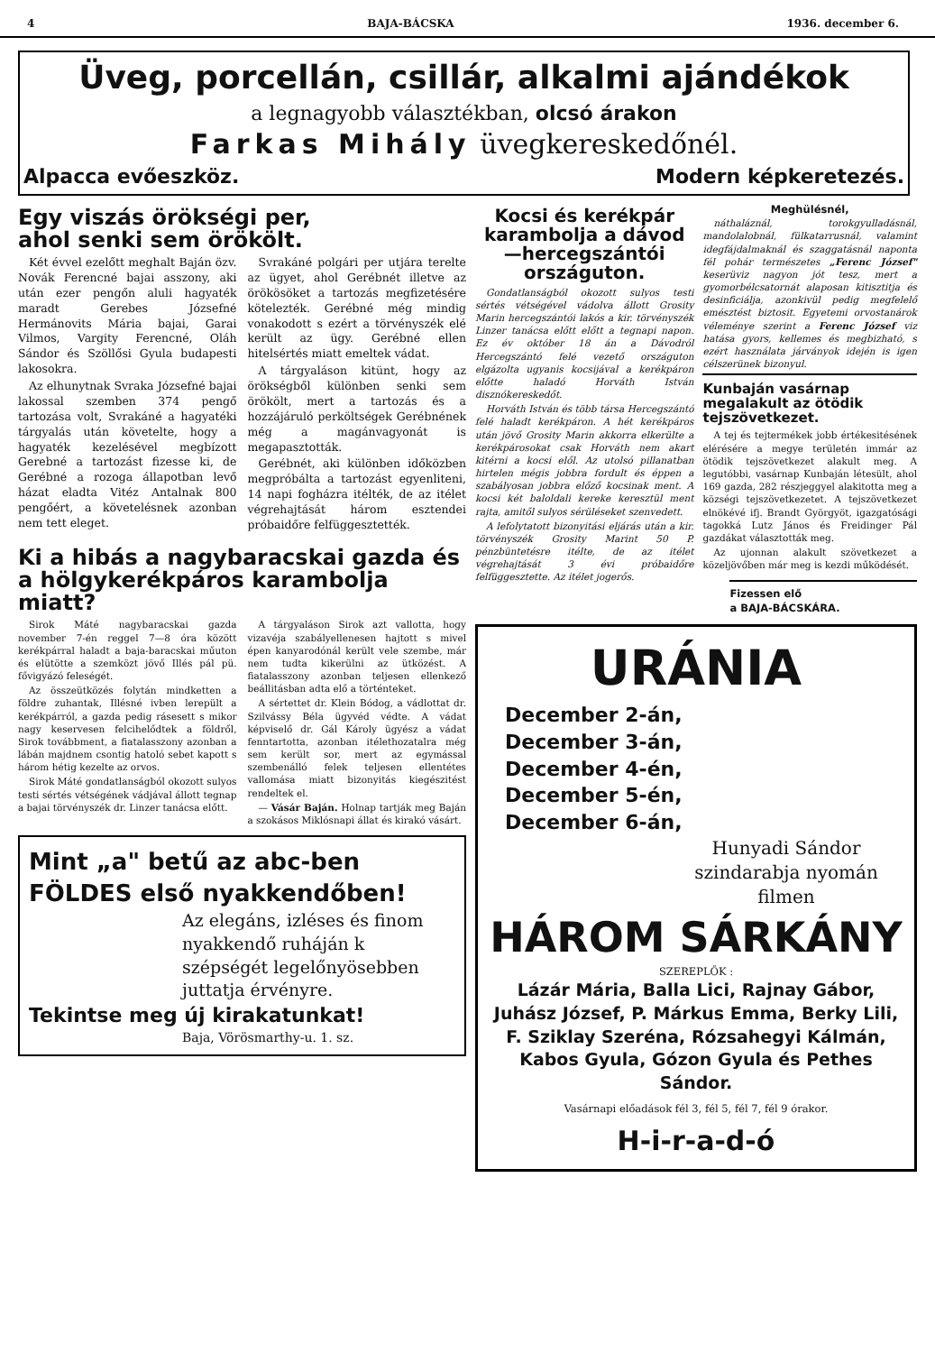4 BAJA-BÁCSKA 1936. december 6.
Üveg, porcellán, csillár, alkalmi ajándékok
a legnagyobb választékban, olcsó árakon
Farkas Mihály üvegkereskedőnél.
Alpacca evőeszköz. Modern képkeretezés.
Egy viszás örökségi per,
ahol senki sem örökölt.
Két évvel ezelőtt meghalt Baján özv. Novák Ferencné bajai asszony, aki után ezer pengőn aluli hagyaték maradt Gerebes Józsefné Hermánovits Mária bajai, Garai Vilmos, Vargity Ferencné, Oláh Sándor és Szöllősi Gyula budapesti lakosokra.
Az elhunytnak Svraka Józsefné bajai lakossal szemben 374 pengő tartozása volt, Svrakáné a hagyatéki tárgyalás után követelte, hogy a hagyaték kezelésével megbízott Gerebné a tartozást fizesse ki, de Gerébné a rozoga állapotban levő házat eladta Vitéz Antalnak 800 pengőért, a követelésnek azonban nem tett eleget.
Svrakáné polgári per utjára terelte az ügyet, ahol Gerébnét illetve az örökösöket a tartozás megfizetésére kötelezték. Gerébné még mindig vonakodott s ezért a törvényszék elé került az ügy. Gerébné ellen hitelsértés miatt emeltek vádat.
A tárgyaláson kitünt, hogy az örökségből különben senki sem örökölt, mert a tartozás és a hozzájáruló perköltségek Gerébnének még a magánvagyonát is megapasztották.
Gerébnét, aki különben időközben megpróbálta a tartozást egyenliteni, 14 napi fogházra itélték, de az itélet végrehajtását három esztendei próbaidőre felfüggesztették.
Ki a hibás a nagybaracskai gazda és a hölgykerékpáros karambolja miatt?
Sirok Máté nagybaracskai gazda november 7-én reggel 7—8 óra között kerékpárral haladt a baja-baracskai műuton és elütötte a szemközt jövő Illés pál pü. fővigyázó feleségét.
Az összeütközés folytán mindketten a földre zuhantak, Illésné ivben lerepült a kerékpárról, a gazda pedig rásesett s mikor nagy keservesen felcihelődtek a földről, Sirok továbbment, a fiatalasszony azonban a lábán majdnem csontig hatoló sebet kapott s három hétig kezelte az orvos.
Sirok Máté gondatlanságból okozott sulyos testi sértés vétségének vádjával állott tegnap a bajai törvényszék dr. Linzer tanácsa előtt.
A tárgyaláson Sirok azt vallotta, hogy vizavéja szabályellenesen hajtott s mivel épen kanyarodónál került vele szembe, már nem tudta kikerülni az ütközést. A fiatalasszony azonban teljesen ellenkező beállitásban adta elő a történteket.
A sértettet dr. Klein Bódog, a vádlottat dr. Szilvássy Béla ügyvéd védte. A vádat képviselő dr. Gál Károly ügyész a vádat fenntartotta, azonban itélethozatalra még sem került sor, mert az egymással szembenálló felek teljesen ellentétes vallomása miatt bizonyitás kiegészitést rendeltek el.
— Vásár Baján. Holnap tartják meg Baján a szokásos Miklósnapi állat és kirakó vásárt.
Mint „a" betű az abc-ben
FÖLDES első nyakkendőben!
Az elegáns, izléses és finom nyakkendő ruháján k szépségét legelőnyösebben juttatja érvényre.
Tekintse meg új kirakatunkat!
Baja, Vörösmarthy-u. 1. sz.
Kocsi és kerékpár karambolja a dávod —hercegszántói országuton.
Gondatlanságból okozott sulyos testi sértés vétségével vádolva állott Grosity Marin hercegszántói lakós a kir. törvényszék Linzer tanácsa előtt előtt a tegnapi napon. Ez év október 18 án a Dávodról Hercegszántó felé vezető országuton elgázolta ugyanis kocsijával a kerékpáron előtte haladó Horváth István disznókereskedőt.
Horváth István és több társa Hercegszántó felé haladt kerékpáron. A hét kerékpáros után jövő Grosity Marin akkorra elkerülte a kerékpárosokat csak Horváth nem akart kitérni a kocsi elől. Az utolsó pillanatban hirtelen mégis jobbra fordult és éppen a szabályosan jobbra előző kocsinak ment. A kocsi két baloldali kereke keresztül ment rajta, amitől sulyos sérüléseket szenvedett.
A lefolytatott bizonyitási eljárás után a kir. törvényszék Grosity Marint 50 P. pénzbüntetésre itélte, de az itélet végrehajtását 3 évi próbaidőre felfüggesztette. Az itélet jogerős.
Meghülésnél,
náthaláznál, torokgyulladásnál, mandolalobnál, fülkatarrusnál, valamint idegfájdalmaknál és szaggatásnál naponta fél pohár természetes „Ferenc József" keserüviz nagyon jót tesz, mert a gyomorbélcsatornát alaposan kitisztitja és desinficiálja, azonkivül pedig megfelelő emésztést biztosit. Egyetemi orvostanárok véleménye szerint a Ferenc József viz hatása gyors, kellemes és megbizható, s ezért használata járványok idején is igen célszerünek bizonyul.
Kunbaján vasárnap megalakult az ötödik tejszövetkezet.
A tej és tejtermékek jobb értékesitésének elérésére a megye területén immár az ötödik tejszövetkezet alakult meg. A legutóbbi, vasárnap Kunbaján létesült, ahol 169 gazda, 282 részjeggyel alakitotta meg a községi tejszövetkezetet. A tejszövetkezet elnökévé ifj. Brandt Györgyöt, igazgatósági tagokká Lutz János és Freidinger Pál gazdákat választották meg.
Az ujonnan alakult szövetkezet a közeljövőben már meg is kezdi működését.
Fizessen elő
a BAJA-BÁCSKÁRA.
URÁNIA
December 2-án,
December 3-án,
December 4-én,
December 5-én,
December 6-án,
Hunyadi Sándor szindarabja nyomán filmen
HÁROM SÁRKÁNY
SZEREPLŐK :
Lázár Mária, Balla Lici, Rajnay Gábor, Juhász József, P. Márkus Emma, Berky Lili, F. Sziklay Szeréna, Rózsahegyi Kálmán, Kabos Gyula, Gózon Gyula és Pethes Sándor.
Vasárnapi előadások fél 3, fél 5, fél 7, fél 9 órakor.
H-i-r-a-d-ó